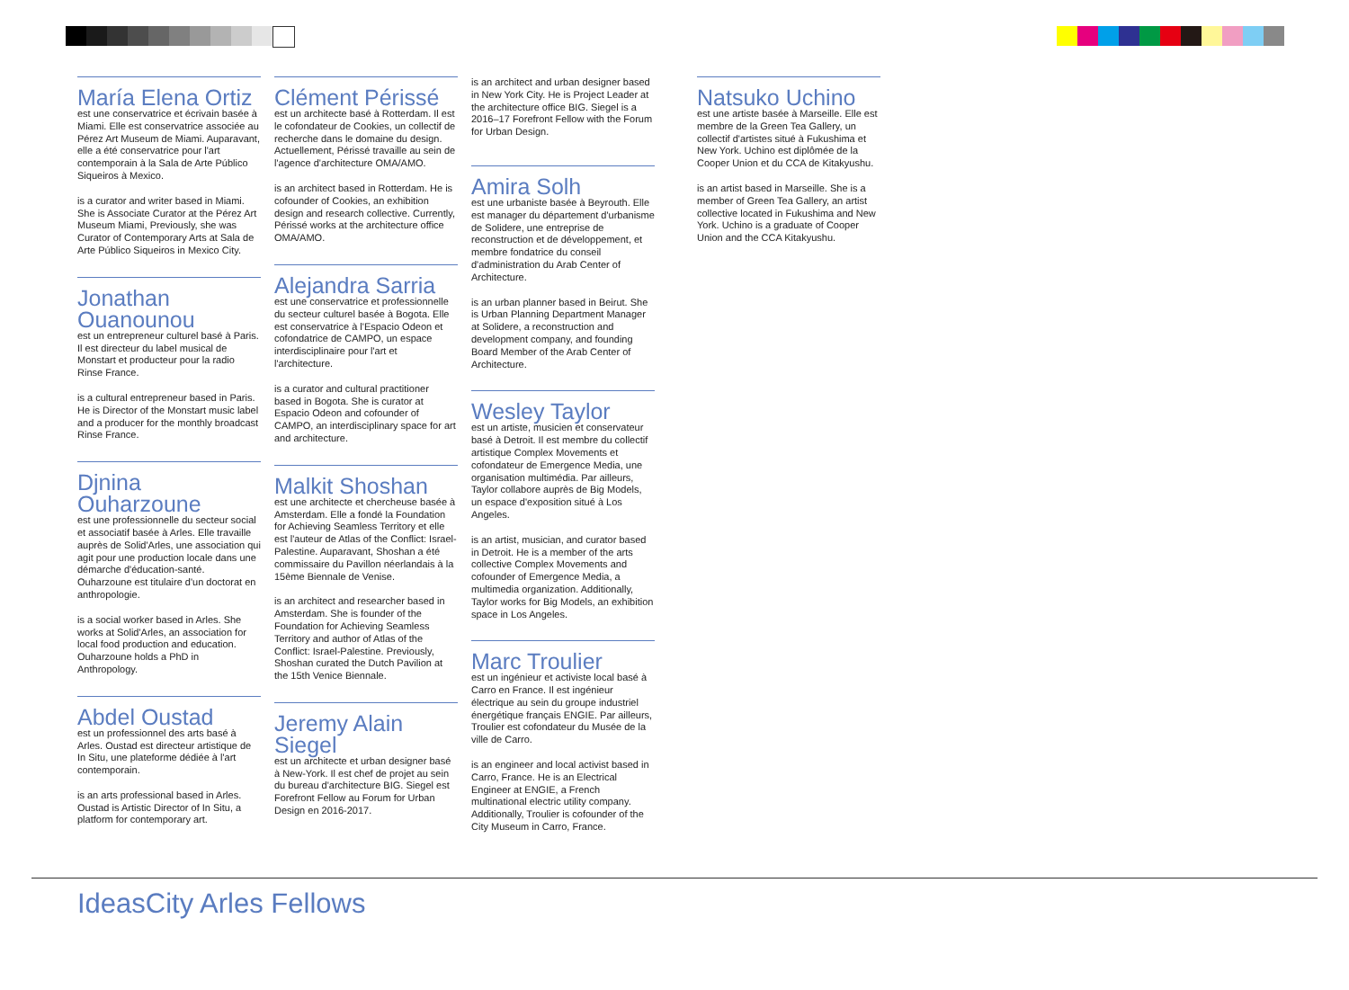María Elena Ortiz
est une conservatrice et écrivain basée à Miami. Elle est conservatrice associée au Pérez Art Museum de Miami. Auparavant, elle a été conservatrice pour l'art contemporain à la Sala de Arte Público Siqueiros à Mexico.
is a curator and writer based in Miami. She is Associate Curator at the Pérez Art Museum Miami, Previously, she was Curator of Contemporary Arts at Sala de Arte Público Siqueiros in Mexico City.
Jonathan Ouanounou
est un entrepreneur culturel basé à Paris. Il est directeur du label musical de Monstart et producteur pour la radio Rinse France.
is a cultural entrepreneur based in Paris. He is Director of the Monstart music label and a producer for the monthly broadcast Rinse France.
Djnina Ouharzoune
est une professionnelle du secteur social et associatif basée à Arles. Elle travaille auprès de Solid'Arles, une association qui agit pour une production locale dans une démarche d'éducation-santé. Ouharzoune est titulaire d'un doctorat en anthropologie.
is a social worker based in Arles. She works at Solid'Arles, an association for local food production and education. Ouharzoune holds a PhD in Anthropology.
Abdel Oustad
est un professionnel des arts basé à Arles. Oustad est directeur artistique de In Situ, une plateforme dédiée à l'art contemporain.
is an arts professional based in Arles. Oustad is Artistic Director of In Situ, a platform for contemporary art.
Clément Périssé
est un architecte basé à Rotterdam. Il est le cofondateur de Cookies, un collectif de recherche dans le domaine du design. Actuellement, Périssé travaille au sein de l'agence d'architecture OMA/AMO.
is an architect based in Rotterdam. He is cofounder of Cookies, an exhibition design and research collective. Currently, Périssé works at the architecture office OMA/AMO.
Alejandra Sarria
est une conservatrice et professionnelle du secteur culturel basée à Bogota. Elle est conservatrice à l'Espacio Odeon et cofondatrice de CAMPO, un espace interdisciplinaire pour l'art et l'architecture.
is a curator and cultural practitioner based in Bogota. She is curator at Espacio Odeon and cofounder of CAMPO, an interdisciplinary space for art and architecture.
Malkit Shoshan
est une architecte et chercheuse basée à Amsterdam. Elle a fondé la Foundation for Achieving Seamless Territory et elle est l'auteur de Atlas of the Conflict: Israel-Palestine. Auparavant, Shoshan a été commissaire du Pavillon néerlandais à la 15ème Biennale de Venise.
is an architect and researcher based in Amsterdam. She is founder of the Foundation for Achieving Seamless Territory and author of Atlas of the Conflict: Israel-Palestine. Previously, Shoshan curated the Dutch Pavilion at the 15th Venice Biennale.
Jeremy Alain Siegel
est un architecte et urban designer basé à New-York. Il est chef de projet au sein du bureau d'architecture BIG. Siegel est Forefront Fellow au Forum for Urban Design en 2016-2017.
is an architect and urban designer based in New York City. He is Project Leader at the architecture office BIG. Siegel is a 2016–17 Forefront Fellow with the Forum for Urban Design.
Amira Solh
est une urbaniste basée à Beyrouth. Elle est manager du département d'urbanisme de Solidere, une entreprise de reconstruction et de développement, et membre fondatrice du conseil d'administration du Arab Center of Architecture.
is an urban planner based in Beirut. She is Urban Planning Department Manager at Solidere, a reconstruction and development company, and founding Board Member of the Arab Center of Architecture.
Wesley Taylor
est un artiste, musicien et conservateur basé à Detroit. Il est membre du collectif artistique Complex Movements et cofondateur de Emergence Media, une organisation multimédia. Par ailleurs, Taylor collabore auprès de Big Models, un espace d'exposition situé à Los Angeles.
is an artist, musician, and curator based in Detroit. He is a member of the arts collective Complex Movements and cofounder of Emergence Media, a multimedia organization. Additionally, Taylor works for Big Models, an exhibition space in Los Angeles.
Marc Troulier
est un ingénieur et activiste local basé à Carro en France. Il est ingénieur électrique au sein du groupe industriel énergétique français ENGIE. Par ailleurs, Troulier est cofondateur du Musée de la ville de Carro.
is an engineer and local activist based in Carro, France. He is an Electrical Engineer at ENGIE, a French multinational electric utility company. Additionally, Troulier is cofounder of the City Museum in Carro, France.
Natsuko Uchino
est une artiste basée à Marseille. Elle est membre de la Green Tea Gallery, un collectif d'artistes situé à Fukushima et New York. Uchino est diplômée de la Cooper Union et du CCA de Kitakyushu.
is an artist based in Marseille. She is a member of Green Tea Gallery, an artist collective located in Fukushima and New York. Uchino is a graduate of Cooper Union and the CCA Kitakyushu.
IdeasCity Arles Fellows